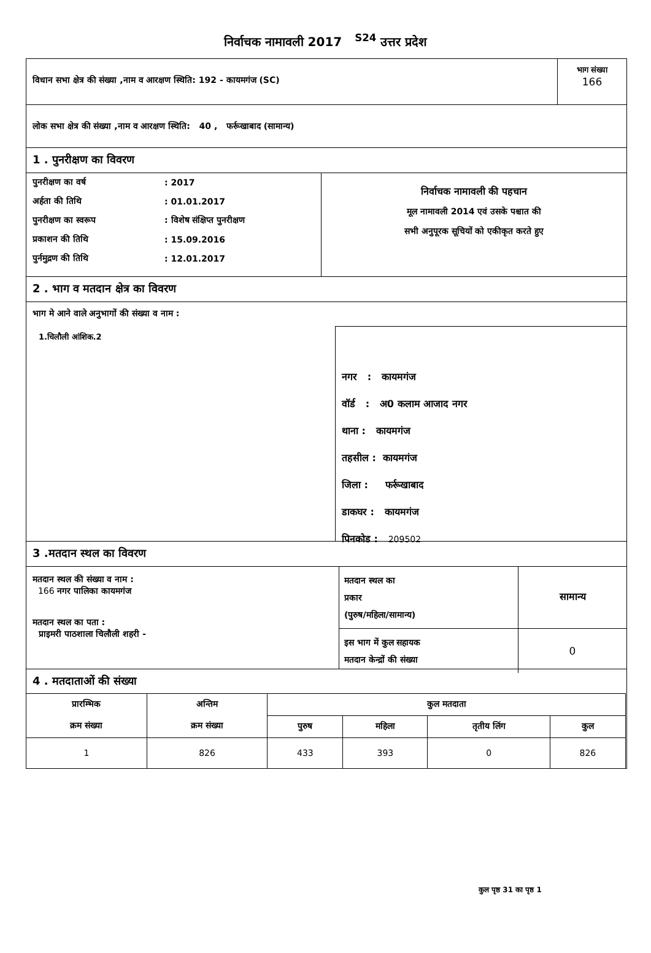निर्वाचक नामावली 2017 <sup>S24</sup> उत्तर प्रदेश
विधान सभा क्षेत्र की संख्या ,नाम व आरक्षण स्थिति: 192 - कायमगंज (SC)
भाग संख्या
166
लोक सभा क्षेत्र की संख्या ,नाम व आरक्षण स्थिति: 40 , फर्रूखाबाद (सामान्य)
1 . पुनरीक्षण का विवरण
| पुनरीक्षण का वर्ष | : 2017 |
| अर्हता की तिथि | : 01.01.2017 |
| पुनरीक्षण का स्वरूप | : विशेष संक्षिप्त पुनरीक्षण |
| प्रकाशन की तिथि | : 15.09.2016 |
| पुर्नमुद्रण की तिथि | : 12.01.2017 |
निर्वाचक नामावली की पहचान
मूल नामावली 2014 एवं उसके पश्चात की
सभी अनुपूरक सूचियों को एकीकृत करते हुए
2 . भाग व मतदान क्षेत्र का विवरण
भाग मे आने वाले अनुभागों की संख्या व नाम :
1.चिलौली आंशिक.2
नगर : कायमगंज
वॉर्ड : अ0 कलाम आजाद नगर
थाना : कायमगंज
तहसील : कायमगंज
जिला : फर्रूखाबाद
डाकघर : कायमगंज
पिनकोड : 209502
3 .मतदान स्थल का विवरण
मतदान स्थल की संख्या व नाम :
166 नगर पालिका कायमगंज
मतदान स्थल का पता :
प्राइमरी पाठशाला चिलौली शहरी -
| मतदान स्थल का प्रकार (पुरुष/महिला/सामान्य) | सामान्य |
| इस भाग में कुल सहायक मतदान केन्द्रों की संख्या | 0 |
4 . मतदाताओं की संख्या
| प्रारम्भिक क्रम संख्या | अन्तिम क्रम संख्या | कुल मतदाता | | | |
| --- | --- | --- | --- | --- | --- |
| | | पुरुष | महिला | तृतीय लिंग | कुल |
| 1 | 826 | 433 | 393 | 0 | 826 |
कुल पृष्ठ 31 का पृष्ठ 1